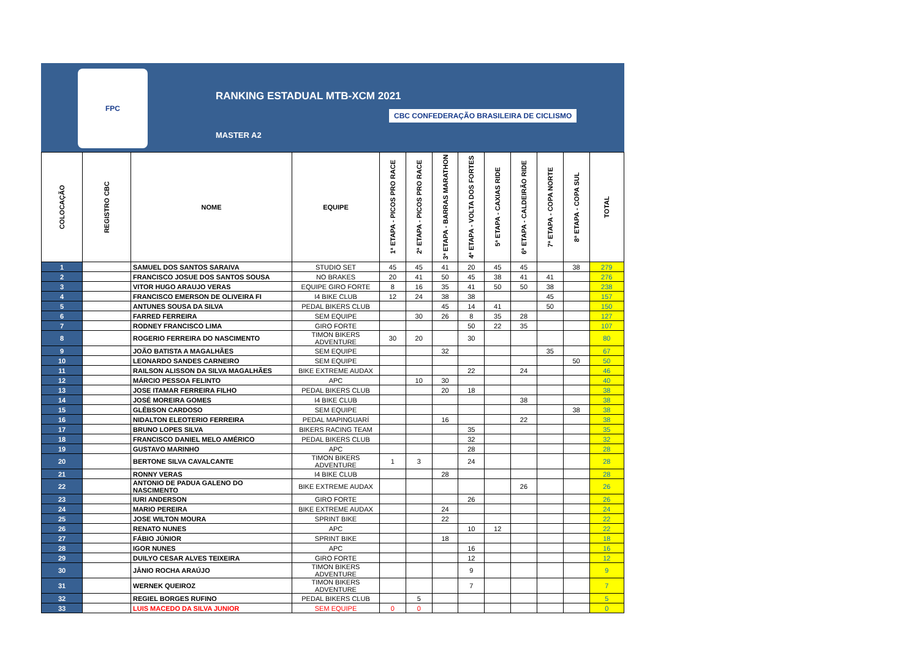FPC
RANKING ESTADUAL MTB-XCM 2021
CBC CONFEDERAÇÃO BRASILEIRA DE CICLISMO
MASTER A2
| COLOCAÇÃO | REGISTRO CBC | NOME | EQUIPE | 1ª ETAPA - PICOS PRO RACE | 2ª ETAPA - PICOS PRO RACE | 3ª ETAPA - BARRAS MARATHON | 4ª ETAPA - VOLTA DOS FORTES | 5ª ETAPA - CAXIAS RIDE | 6ª ETAPA - CALDEIRÃO RIDE | 7ª ETAPA - COPA NORTE | 8ª ETAPA - COPA SUL | TOTAL |
| --- | --- | --- | --- | --- | --- | --- | --- | --- | --- | --- | --- | --- |
| 1 | | SAMUEL DOS SANTOS SARAIVA | STUDIO SET | 45 | 45 | 41 | 20 | 45 | 45 | | 38 | 279 |
| 2 | | FRANCISCO JOSUE DOS SANTOS SOUSA | NO BRAKES | 20 | 41 | 50 | 45 | 38 | 41 | 41 | | 276 |
| 3 | | VITOR HUGO ARAUJO VERAS | EQUIPE GIRO FORTE | 8 | 16 | 35 | 41 | 50 | 50 | 38 | | 238 |
| 4 | | FRANCISCO EMERSON DE OLIVEIRA FI | I4 BIKE CLUB | 12 | 24 | 38 | 38 | | | 45 | | 157 |
| 5 | | ANTUNES SOUSA DA SILVA | PEDAL BIKERS CLUB | | | 45 | 14 | 41 | | 50 | | 150 |
| 6 | | FARRED FERREIRA | SEM EQUIPE | | 30 | 26 | 8 | 35 | 28 | | | 127 |
| 7 | | RODNEY FRANCISCO LIMA | GIRO FORTE | | | | 50 | 22 | 35 | | | 107 |
| 8 | | ROGERIO FERREIRA DO NASCIMENTO | TIMON BIKERS ADVENTURE | 30 | 20 | | 30 | | | | | 80 |
| 9 | | JOÃO BATISTA A MAGALHÃES | SEM EQUIPE | | | 32 | | | | 35 | | 67 |
| 10 | | LEONARDO SANDES CARNEIRO | SEM EQUIPE | | | | | | | | 50 | 50 |
| 11 | | RAILSON ALISSON DA SILVA MAGALHÃES | BIKE EXTREME AUDAX | | | | 22 | | 24 | | | 46 |
| 12 | | MÁRCIO PESSOA FELINTO | APC | | 10 | 30 | | | | | | 40 |
| 13 | | JOSE ITAMAR FERREIRA FILHO | PEDAL BIKERS CLUB | | | 20 | 18 | | | | | 38 |
| 14 | | JOSÉ MOREIRA GOMES | I4 BIKE CLUB | | | | | | 38 | | | 38 |
| 15 | | GLÊBSON CARDOSO | SEM EQUIPE | | | | | | | | 38 | 38 |
| 16 | | NIDALTON ELEOTERIO FERREIRA | PEDAL MAPINGUARÍ | | | 16 | | | 22 | | | 38 |
| 17 | | BRUNO LOPES SILVA | BIKERS RACING TEAM | | | | 35 | | | | | 35 |
| 18 | | FRANCISCO DANIEL MELO AMÉRICO | PEDAL BIKERS CLUB | | | | 32 | | | | | 32 |
| 19 | | GUSTAVO MARINHO | APC | | | | 28 | | | | | 28 |
| 20 | | BERTONE SILVA CAVALCANTE | TIMON BIKERS ADVENTURE | 1 | 3 | | 24 | | | | | 28 |
| 21 | | RONNY VERAS | I4 BIKE CLUB | | | 28 | | | | | | 28 |
| 22 | | ANTONIO DE PADUA GALENO DO NASCIMENTO | BIKE EXTREME AUDAX | | | | | | 26 | | | 26 |
| 23 | | IURI ANDERSON | GIRO FORTE | | | | 26 | | | | | 26 |
| 24 | | MARIO PEREIRA | BIKE EXTREME AUDAX | | | 24 | | | | | | 24 |
| 25 | | JOSE WILTON MOURA | SPRINT BIKE | | | 22 | | | | | | 22 |
| 26 | | RENATO NUNES | APC | | | | 10 | 12 | | | | 22 |
| 27 | | FÁBIO JÚNIOR | SPRINT BIKE | | | 18 | | | | | | 18 |
| 28 | | IGOR NUNES | APC | | | | 16 | | | | | 16 |
| 29 | | DUILYO CESAR ALVES TEIXEIRA | GIRO FORTE | | | | 12 | | | | | 12 |
| 30 | | JÂNIO ROCHA ARAÚJO | TIMON BIKERS ADVENTURE | | | | 9 | | | | | 9 |
| 31 | | WERNEK QUEIROZ | TIMON BIKERS ADVENTURE | | | | 7 | | | | | 7 |
| 32 | | REGIEL BORGES RUFINO | PEDAL BIKERS CLUB | | 5 | | | | | | | 5 |
| 33 | | LUIS MACEDO DA SILVA JUNIOR | SEM EQUIPE | 0 | 0 | | | | | | | 0 |